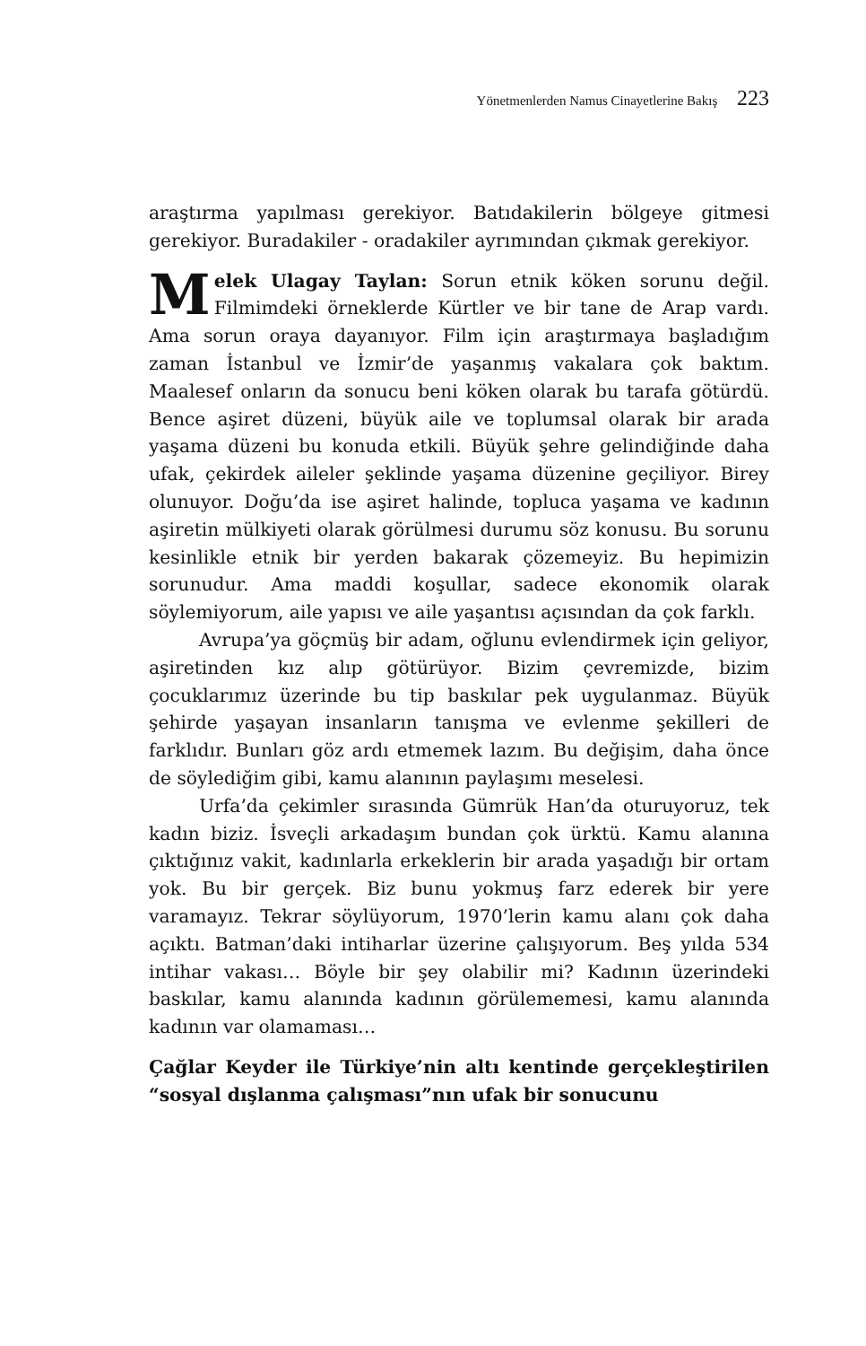Yönetmenlerden Namus Cinayetlerine Bakış 223
araştırma yapılması gerekiyor. Batıdakilerin bölgeye gitmesi gerekiyor. Buradakiler - oradakiler ayrımından çıkmak gerekiyor.
Melek Ulagay Taylan: Sorun etnik köken sorunu değil. Filmimdeki örneklerde Kürtler ve bir tane de Arap vardı. Ama sorun oraya dayanıyor. Film için araştırmaya başladığım zaman İstanbul ve İzmir’de yaşanmış vakalara çok baktım. Maalesef onların da sonucu beni köken olarak bu tarafa götürdü. Bence aşiret düzeni, büyük aile ve toplumsal olarak bir arada yaşama düzeni bu konuda etkili. Büyük şehre gelindiğinde daha ufak, çekirdek aileler şeklinde yaşama düzenine geçiliyor. Birey olunuyor. Doğu’da ise aşiret halinde, topluca yaşama ve kadının aşiretin mülkiyeti olarak görülmesi durumu söz konusu. Bu sorunu kesinlikle etnik bir yerden bakarak çözemeyiz. Bu hepimizin sorunudur. Ama maddi koşullar, sadece ekonomik olarak söylemiyorum, aile yapısı ve aile yaşantısı açısından da çok farklı.
Avrupa’ya göçmüş bir adam, oğlunu evlendirmek için geliyor, aşiretinden kız alıp götürüyor. Bizim çevremizde, bizim çocuklarımız üzerinde bu tip baskılar pek uygulanmaz. Büyük şehirde yaşayan insanların tanışma ve evlenme şekilleri de farklıdır. Bunları göz ardı etmemek lazım. Bu değişim, daha önce de söylediğim gibi, kamu alanının paylaşımı meselesi.
Urfa’da çekimler sırasında Gümrük Han’da oturuyoruz, tek kadın biziz. İsveçli arkadaşım bundan çok ürktü. Kamu alanına çıktığınız vakit, kadınlarla erkeklerin bir arada yaşadığı bir ortam yok. Bu bir gerçek. Biz bunu yokmuş farz ederek bir yere varamayız. Tekrar söylüyorum, 1970’lerin kamu alanı çok daha açıktı. Batman’daki intiharlar üzerine çalışıyorum. Beş yılda 534 intihar vakası… Böyle bir şey olabilir mi? Kadının üzerindeki baskılar, kamu alanında kadının görülememesi, kamu alanında kadının var olamaması…
Çağlar Keyder ile Türkiye’nin altı kentinde gerçekleştirilen “sosyal dışlanma çalışması”nın ufak bir sonucunu